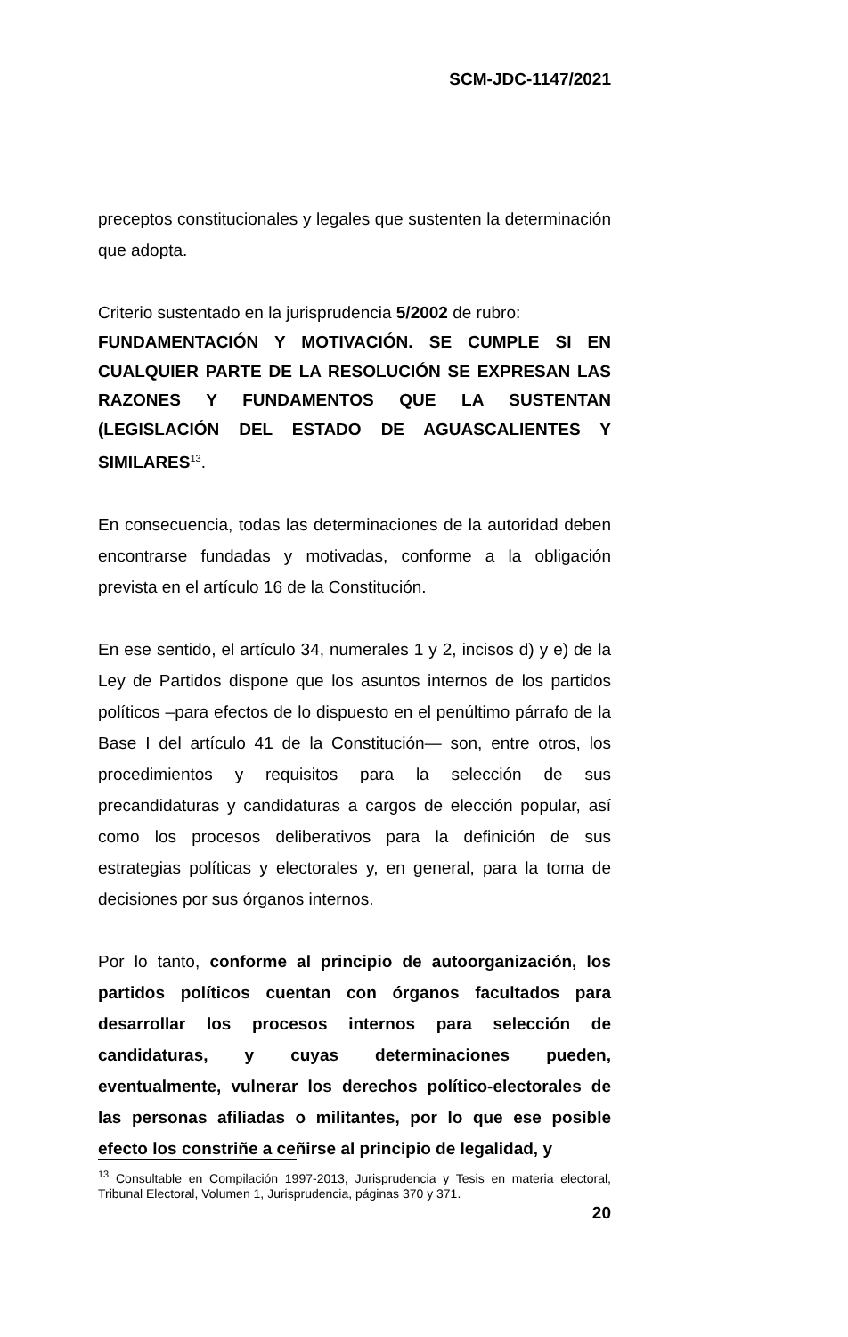SCM-JDC-1147/2021
preceptos constitucionales y legales que sustenten la determinación que adopta.
Criterio sustentado en la jurisprudencia 5/2002 de rubro:
FUNDAMENTACIÓN Y MOTIVACIÓN. SE CUMPLE SI EN CUALQUIER PARTE DE LA RESOLUCIÓN SE EXPRESAN LAS RAZONES Y FUNDAMENTOS QUE LA SUSTENTAN (LEGISLACIÓN DEL ESTADO DE AGUASCALIENTES Y SIMILARES<sup>13</sup>.
En consecuencia, todas las determinaciones de la autoridad deben encontrarse fundadas y motivadas, conforme a la obligación prevista en el artículo 16 de la Constitución.
En ese sentido, el artículo 34, numerales 1 y 2, incisos d) y e) de la Ley de Partidos dispone que los asuntos internos de los partidos políticos –para efectos de lo dispuesto en el penúltimo párrafo de la Base I del artículo 41 de la Constitución— son, entre otros, los procedimientos y requisitos para la selección de sus precandidaturas y candidaturas a cargos de elección popular, así como los procesos deliberativos para la definición de sus estrategias políticas y electorales y, en general, para la toma de decisiones por sus órganos internos.
Por lo tanto, conforme al principio de autoorganización, los partidos políticos cuentan con órganos facultados para desarrollar los procesos internos para selección de candidaturas, y cuyas determinaciones pueden, eventualmente, vulnerar los derechos político-electorales de las personas afiliadas o militantes, por lo que ese posible efecto los constriñe a ceñirse al principio de legalidad, y
<sup>13</sup> Consultable en Compilación 1997-2013, Jurisprudencia y Tesis en materia electoral, Tribunal Electoral, Volumen 1, Jurisprudencia, páginas 370 y 371.
20